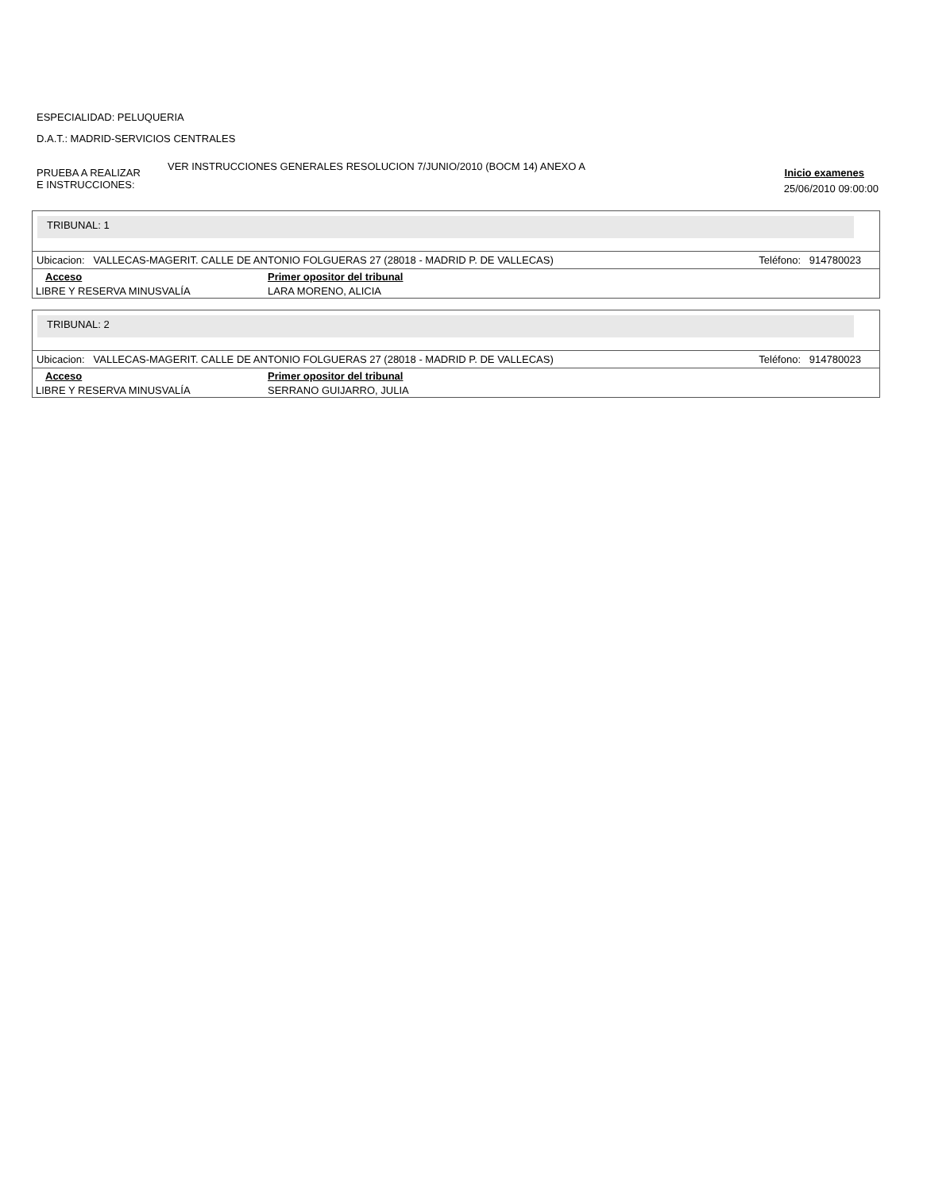ESPECIALIDAD: PELUQUERIA
D.A.T.: MADRID-SERVICIOS CENTRALES
PRUEBA A REALIZAR
E INSTRUCCIONES:
VER INSTRUCCIONES GENERALES RESOLUCION 7/JUNIO/2010 (BOCM 14) ANEXO A
Inicio examenes
25/06/2010 09:00:00
TRIBUNAL: 1
Ubicacion: VALLECAS-MAGERIT. CALLE DE ANTONIO FOLGUERAS 27 (28018 - MADRID P. DE VALLECAS) Teléfono: 914780023
| Acceso | Primer opositor del tribunal |
| --- | --- |
| LIBRE Y RESERVA MINUSVALÍA | LARA MORENO, ALICIA |
TRIBUNAL: 2
Ubicacion: VALLECAS-MAGERIT. CALLE DE ANTONIO FOLGUERAS 27 (28018 - MADRID P. DE VALLECAS) Teléfono: 914780023
| Acceso | Primer opositor del tribunal |
| --- | --- |
| LIBRE Y RESERVA MINUSVALÍA | SERRANO GUIJARRO, JULIA |